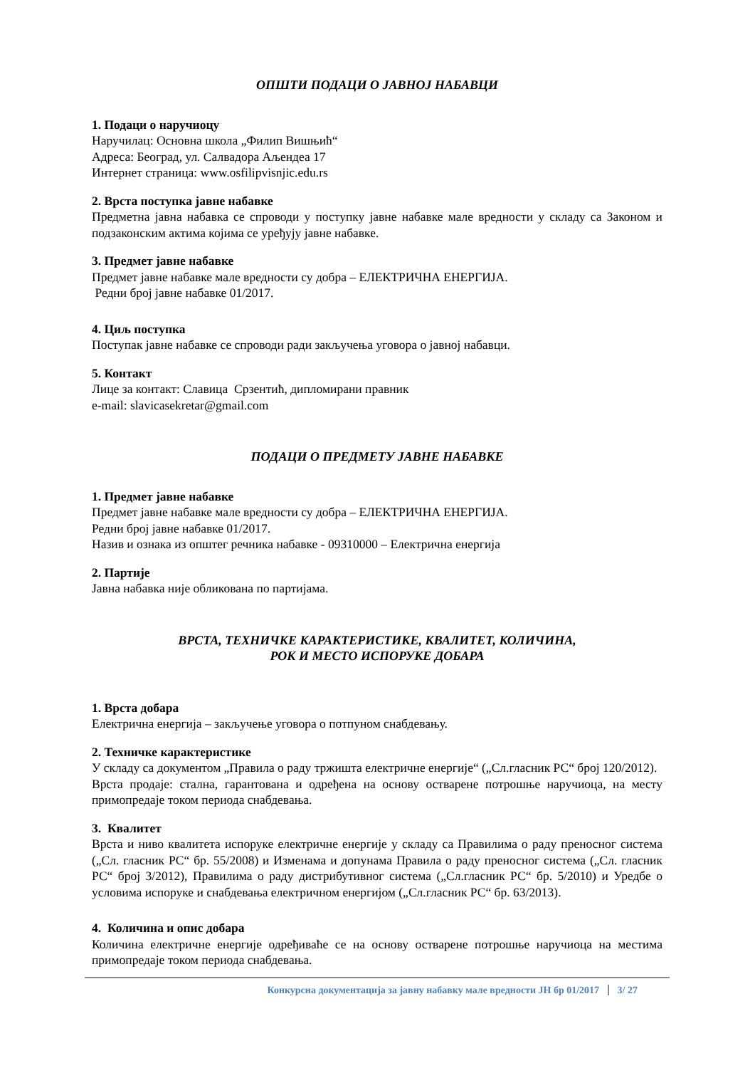ОПШТИ ПОДАЦИ О ЈАВНОЈ НАБАВЦИ
1. Подаци о наручиоцу
Наручилац: Основна школа „Филип Вишњић“
Адреса: Београд, ул. Салвадора Аљендеа 17
Интернет страница: www.osfilipvisnjic.edu.rs
2. Врста поступка јавне набавке
Предметна јавна набавка се спроводи у поступку јавне набавке мале вредности у складу са Законом и подзаконским актима којима се уређују јавне набавке.
3. Предмет јавне набавке
Предмет јавне набавке мале вредности су добра – ЕЛЕКТРИЧНА ЕНЕРГИЈА.
Редни број јавне набавке 01/2017.
4. Циљ поступка
Поступак јавне набавке се спроводи ради закључења уговора о јавној набавци.
5. Контакт
Лице за контакт: Славица Срзентић, дипломирани правник
e-mail: slavicasekretar@gmail.com
ПОДАЦИ О ПРЕДМЕТУ ЈАВНЕ НАБАВКЕ
1. Предмет јавне набавке
Предмет јавне набавке мале вредности су добра – ЕЛЕКТРИЧНА ЕНЕРГИЈА.
Редни број јавне набавке 01/2017.
Назив и ознака из општег речника набавке - 09310000 – Електрична енергија
2. Партије
Јавна набавка није обликована по партијама.
ВРСТА, ТЕХНИЧКЕ КАРАКТЕРИСТИКЕ, КВАЛИТЕТ, КОЛИЧИНА,
РОК И МЕСТО ИСПОРУКЕ ДОБАРА
1. Врста добара
Електрична енергија – закључење уговора о потпуном снабдевању.
2. Техничке карактеристике
У складу са документом „Правила о раду тржишта електричне енергије“ („Сл.гласник РС“ број 120/2012).
Врста продаје: стална, гарантована и одређена на основу остварене потрошње наручиоца, на месту примопредаје током периода снабдевања.
3. Квалитет
Врста и ниво квалитета испоруке електричне енергије у складу са Правилима о раду преносног система („Сл. гласник РС“ бр. 55/2008) и Изменама и допунама Правила о раду преносног система („Сл. гласник РС“ број 3/2012), Правилима о раду дистрибутивног система („Сл.гласник РС“ бр. 5/2010) и Уредбе о условима испоруке и снабдевања електричном енергијом („Сл.гласник РС“ бр. 63/2013).
4. Количина и опис добара
Количина електричне енергије одређиваће се на основу остварене потрошње наручиоца на местима примопредаје током периода снабдевања.
Конкурсна документација за јавну набавку мале вредности ЈН бр 01/2017 3/ 27